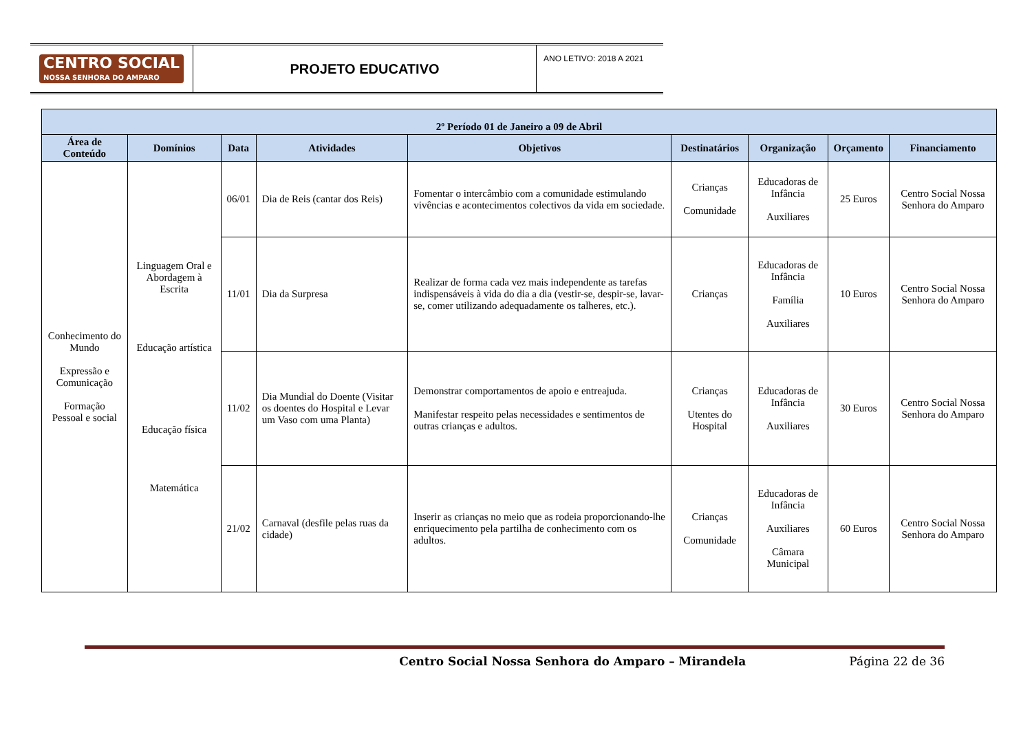CENTRO SOCIAL
NOSSA SENHORA DO AMPARO
PROJETO EDUCATIVO
ANO LETIVO: 2018 A 2021
| 2º Período 01 de Janeiro a 09 de Abril | | | | | | | | |
| --- | --- | --- | --- | --- | --- | --- | --- | --- |
| Área de Conteúdo | Domínios | Data | Atividades | Objetivos | Destinatários | Organização | Orçamento | Financiamento |
| Conhecimento do Mundo Expressão e Comunicação Formação Pessoal e social | Linguagem Oral e Abordagem à Escrita Educação artística Educação física Matemática | 06/01 | Dia de Reis (cantar dos Reis) | Fomentar o intercâmbio com a comunidade estimulando vivências e acontecimentos colectivos da vida em sociedade. | Crianças Comunidade | Educadoras de Infância Auxiliares | 25 Euros | Centro Social Nossa Senhora do Amparo |
| | | 11/01 | Dia da Surpresa | Realizar de forma cada vez mais independente as tarefas indispensáveis à vida do dia a dia (vestir-se, despir-se, lavar-se, comer utilizando adequadamente os talheres, etc.). | Crianças | Educadoras de Infância Família Auxiliares | 10 Euros | Centro Social Nossa Senhora do Amparo |
| | | 11/02 | Dia Mundial do Doente (Visitar os doentes do Hospital e Levar um Vaso com uma Planta) | Demonstrar comportamentos de apoio e entreajuda. Manifestar respeito pelas necessidades e sentimentos de outras crianças e adultos. | Crianças Utentes do Hospital | Educadoras de Infância Auxiliares | 30 Euros | Centro Social Nossa Senhora do Amparo |
| | | 21/02 | Carnaval (desfile pelas ruas da cidade) | Inserir as crianças no meio que as rodeia proporcionando-lhe enriquecimento pela partilha de conhecimento com os adultos. | Crianças Comunidade | Educadoras de Infância Auxiliares Câmara Municipal | 60 Euros | Centro Social Nossa Senhora do Amparo |
Centro Social Nossa Senhora do Amparo – Mirandela Página 22 de 36